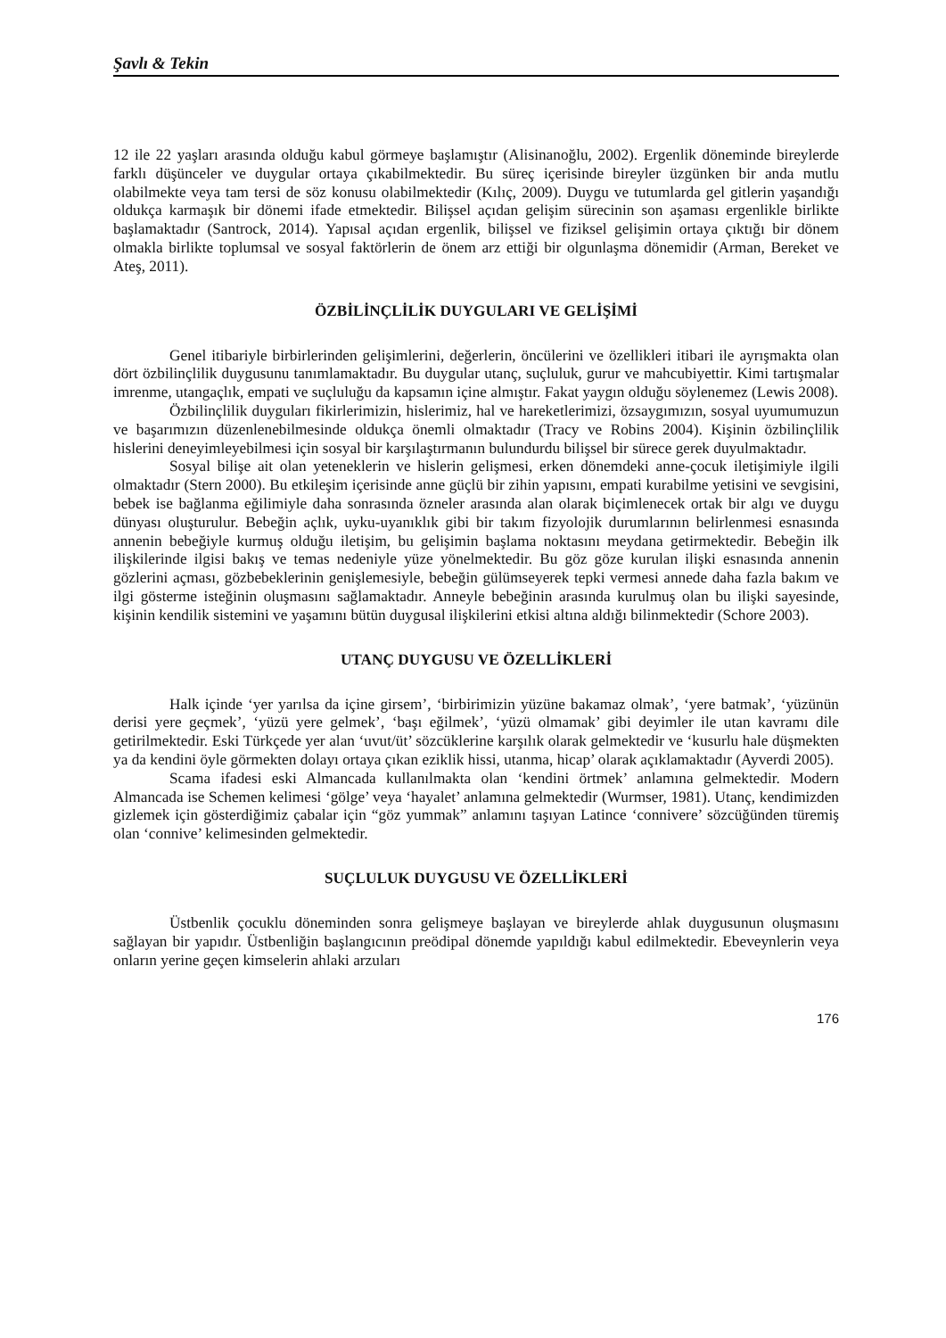Şavlı & Tekin
12 ile 22 yaşları arasında olduğu kabul görmeye başlamıştır (Alisinanoğlu, 2002). Ergenlik döneminde bireylerde farklı düşünceler ve duygular ortaya çıkabilmektedir. Bu süreç içerisinde bireyler üzgünken bir anda mutlu olabilmekte veya tam tersi de söz konusu olabilmektedir (Kılıç, 2009). Duygu ve tutumlarda gel gitlerin yaşandığı oldukça karmaşık bir dönemi ifade etmektedir. Bilişsel açıdan gelişim sürecinin son aşaması ergenlikle birlikte başlamaktadır (Santrock, 2014). Yapısal açıdan ergenlik, bilişsel ve fiziksel gelişimin ortaya çıktığı bir dönem olmakla birlikte toplumsal ve sosyal faktörlerin de önem arz ettiği bir olgunlaşma dönemidir (Arman, Bereket ve Ateş, 2011).
ÖZBİLİNÇLİLİK DUYGULARI VE GELİŞİMİ
Genel itibariyle birbirlerinden gelişimlerini, değerlerin, öncülerini ve özellikleri itibari ile ayrışmakta olan dört özbilinçlilik duygusunu tanımlamaktadır. Bu duygular utanç, suçluluk, gurur ve mahcubiyettir. Kimi tartışmalar imrenme, utangaçlık, empati ve suçluluğu da kapsamın içine almıştır. Fakat yaygın olduğu söylenemez (Lewis 2008).
Özbilinçlilik duyguları fikirlerimizin, hislerimiz, hal ve hareketlerimizi, özsaygımızın, sosyal uyumumuzun ve başarımızın düzenlenebilmesinde oldukça önemli olmaktadır (Tracy ve Robins 2004). Kişinin özbilinçlilik hislerini deneyimleyebilmesi için sosyal bir karşılaştırmanın bulundurdu bilişsel bir sürece gerek duyulmaktadır.
Sosyal bilişe ait olan yeteneklerin ve hislerin gelişmesi, erken dönemdeki anne-çocuk iletişimiyle ilgili olmaktadır (Stern 2000). Bu etkileşim içerisinde anne güçlü bir zihin yapısını, empati kurabilme yetisini ve sevgisini, bebek ise bağlanma eğilimiyle daha sonrasında özneler arasında alan olarak biçimlenecek ortak bir algı ve duygu dünyası oluşturulur. Bebeğin açlık, uyku-uyanıklık gibi bir takım fizyolojik durumlarının belirlenmesi esnasında annenin bebeğiyle kurmuş olduğu iletişim, bu gelişimin başlama noktasını meydana getirmektedir. Bebeğin ilk ilişkilerinde ilgisi bakış ve temas nedeniyle yüze yönelmektedir. Bu göz göze kurulan ilişki esnasında annenin gözlerini açması, gözbebeklerinin genişlemesiyle, bebeğin gülümseyerek tepki vermesi annede daha fazla bakım ve ilgi gösterme isteğinin oluşmasını sağlamaktadır. Anneyle bebeğinin arasında kurulmuş olan bu ilişki sayesinde, kişinin kendilik sistemini ve yaşamını bütün duygusal ilişkilerini etkisi altına aldığı bilinmektedir (Schore 2003).
UTANÇ DUYGUSU VE ÖZELLİKLERİ
Halk içinde ‘yer yarılsa da içine girsem’, ‘birbirimizin yüzüne bakamaz olmak’, ‘yere batmak’, ‘yüzünün derisi yere geçmek’, ‘yüzü yere gelmek’, ‘başı eğilmek’, ‘yüzü olmamak’ gibi deyimler ile utan kavramı dile getirilmektedir. Eski Türkçede yer alan ‘uvut/üt’ sözcüklerine karşılık olarak gelmektedir ve ‘kusurlu hale düşmekten ya da kendini öyle görmekten dolayı ortaya çıkan eziklik hissi, utanma, hicap’ olarak açıklamaktadır (Ayverdi 2005).
Scama ifadesi eski Almancada kullanılmakta olan ‘kendini örtmek’ anlamına gelmektedir. Modern Almancada ise Schemen kelimesi ‘gölge’ veya ‘hayalet’ anlamına gelmektedir (Wurmser, 1981). Utanç, kendimizden gizlemek için gösterdiğimiz çabalar için “göz yummak” anlamını taşıyan Latince ‘connivere’ sözcüğünden türemiş olan ‘connive’ kelimesinden gelmektedir.
SUÇLULUK DUYGUSU VE ÖZELLİKLERİ
Üstbenlik çocuklu döneminden sonra gelişmeye başlayan ve bireylerde ahlak duygusunun oluşmasını sağlayan bir yapıdır. Üstbenliğin başlangıcının preödipal dönemde yapıldığı kabul edilmektedir. Ebeveynlerin veya onların yerine geçen kimselerin ahlaki arzuları
176